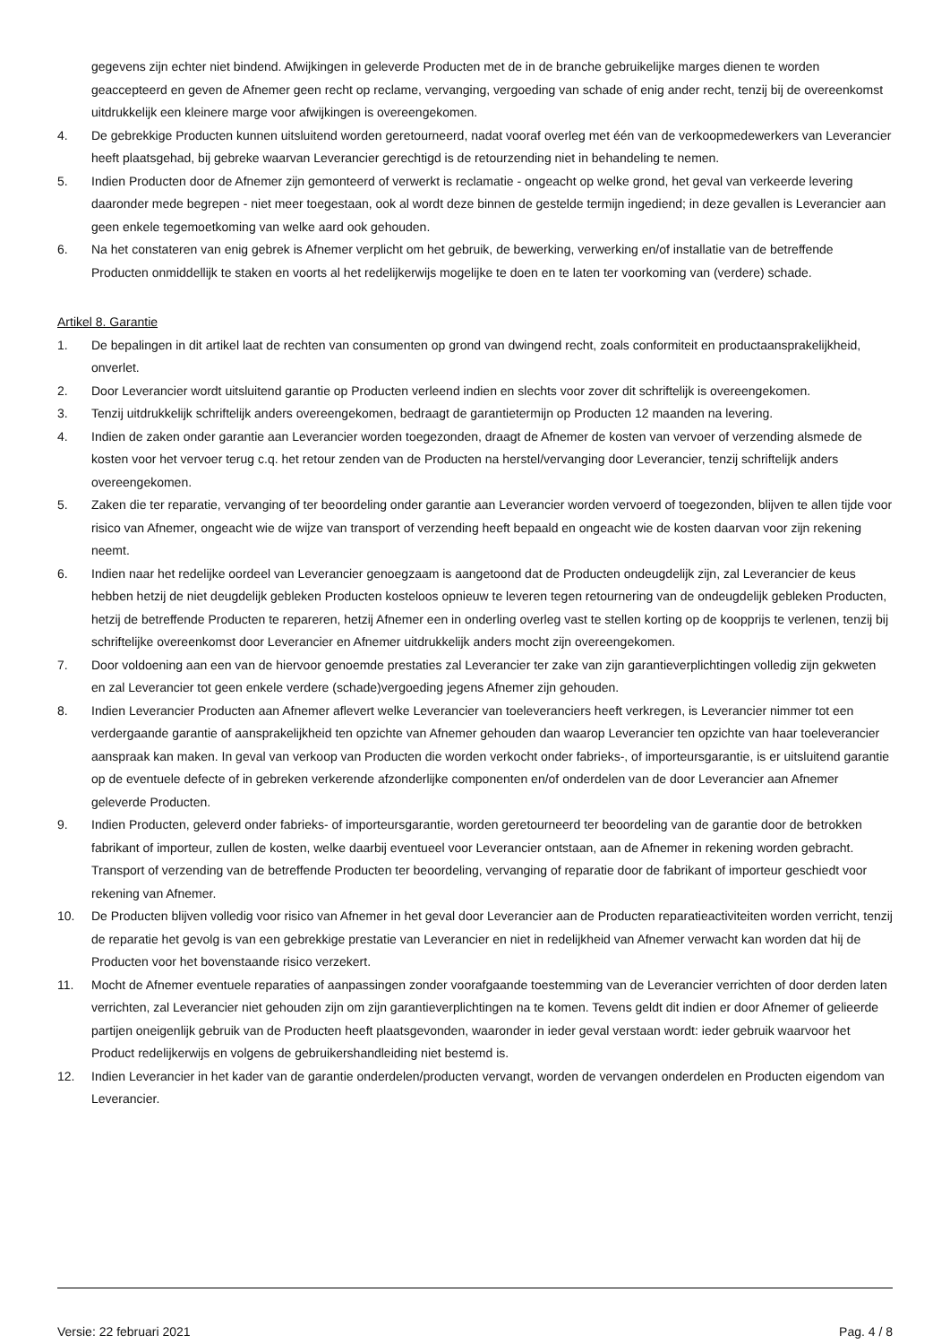gegevens zijn echter niet bindend. Afwijkingen in geleverde Producten met de in de branche gebruikelijke marges dienen te worden geaccepteerd en geven de Afnemer geen recht op reclame, vervanging, vergoeding van schade of enig ander recht, tenzij bij de overeenkomst uitdrukkelijk een kleinere marge voor afwijkingen is overeengekomen.
4. De gebrekkige Producten kunnen uitsluitend worden geretourneerd, nadat vooraf overleg met één van de verkoopmedewerkers van Leverancier heeft plaatsgehad, bij gebreke waarvan Leverancier gerechtigd is de retourzending niet in behandeling te nemen.
5. Indien Producten door de Afnemer zijn gemonteerd of verwerkt is reclamatie - ongeacht op welke grond, het geval van verkeerde levering daaronder mede begrepen - niet meer toegestaan, ook al wordt deze binnen de gestelde termijn ingediend; in deze gevallen is Leverancier aan geen enkele tegemoetkoming van welke aard ook gehouden.
6. Na het constateren van enig gebrek is Afnemer verplicht om het gebruik, de bewerking, verwerking en/of installatie van de betreffende Producten onmiddellijk te staken en voorts al het redelijkerwijs mogelijke te doen en te laten ter voorkoming van (verdere) schade.
Artikel 8. Garantie
1. De bepalingen in dit artikel laat de rechten van consumenten op grond van dwingend recht, zoals conformiteit en productaansprakelijkheid, onverlet.
2. Door Leverancier wordt uitsluitend garantie op Producten verleend indien en slechts voor zover dit schriftelijk is overeengekomen.
3. Tenzij uitdrukkelijk schriftelijk anders overeengekomen, bedraagt de garantietermijn op Producten 12 maanden na levering.
4. Indien de zaken onder garantie aan Leverancier worden toegezonden, draagt de Afnemer de kosten van vervoer of verzending alsmede de kosten voor het vervoer terug c.q. het retour zenden van de Producten na herstel/vervanging door Leverancier, tenzij schriftelijk anders overeengekomen.
5. Zaken die ter reparatie, vervanging of ter beoordeling onder garantie aan Leverancier worden vervoerd of toegezonden, blijven te allen tijde voor risico van Afnemer, ongeacht wie de wijze van transport of verzending heeft bepaald en ongeacht wie de kosten daarvan voor zijn rekening neemt.
6. Indien naar het redelijke oordeel van Leverancier genoegzaam is aangetoond dat de Producten ondeugdelijk zijn, zal Leverancier de keus hebben hetzij de niet deugdelijk gebleken Producten kosteloos opnieuw te leveren tegen retournering van de ondeugdelijk gebleken Producten, hetzij de betreffende Producten te repareren, hetzij Afnemer een in onderling overleg vast te stellen korting op de koopprijs te verlenen, tenzij bij schriftelijke overeenkomst door Leverancier en Afnemer uitdrukkelijk anders mocht zijn overeengekomen.
7. Door voldoening aan een van de hiervoor genoemde prestaties zal Leverancier ter zake van zijn garantieverplichtingen volledig zijn gekweten en zal Leverancier tot geen enkele verdere (schade)vergoeding jegens Afnemer zijn gehouden.
8. Indien Leverancier Producten aan Afnemer aflevert welke Leverancier van toeleveranciers heeft verkregen, is Leverancier nimmer tot een verdergaande garantie of aansprakelijkheid ten opzichte van Afnemer gehouden dan waarop Leverancier ten opzichte van haar toeleverancier aanspraak kan maken. In geval van verkoop van Producten die worden verkocht onder fabrieks-, of importeursgarantie, is er uitsluitend garantie op de eventuele defecte of in gebreken verkerende afzonderlijke componenten en/of onderdelen van de door Leverancier aan Afnemer geleverde Producten.
9. Indien Producten, geleverd onder fabrieks- of importeursgarantie, worden geretourneerd ter beoordeling van de garantie door de betrokken fabrikant of importeur, zullen de kosten, welke daarbij eventueel voor Leverancier ontstaan, aan de Afnemer in rekening worden gebracht. Transport of verzending van de betreffende Producten ter beoordeling, vervanging of reparatie door de fabrikant of importeur geschiedt voor rekening van Afnemer.
10. De Producten blijven volledig voor risico van Afnemer in het geval door Leverancier aan de Producten reparatieactiviteiten worden verricht, tenzij de reparatie het gevolg is van een gebrekkige prestatie van Leverancier en niet in redelijkheid van Afnemer verwacht kan worden dat hij de Producten voor het bovenstaande risico verzekert.
11. Mocht de Afnemer eventuele reparaties of aanpassingen zonder voorafgaande toestemming van de Leverancier verrichten of door derden laten verrichten, zal Leverancier niet gehouden zijn om zijn garantieverplichtingen na te komen. Tevens geldt dit indien er door Afnemer of gelieerde partijen oneigenlijk gebruik van de Producten heeft plaatsgevonden, waaronder in ieder geval verstaan wordt: ieder gebruik waarvoor het Product redelijkerwijs en volgens de gebruikershandleiding niet bestemd is.
12. Indien Leverancier in het kader van de garantie onderdelen/producten vervangt, worden de vervangen onderdelen en Producten eigendom van Leverancier.
Versie: 22 februari 2021 Pag. 4 / 8